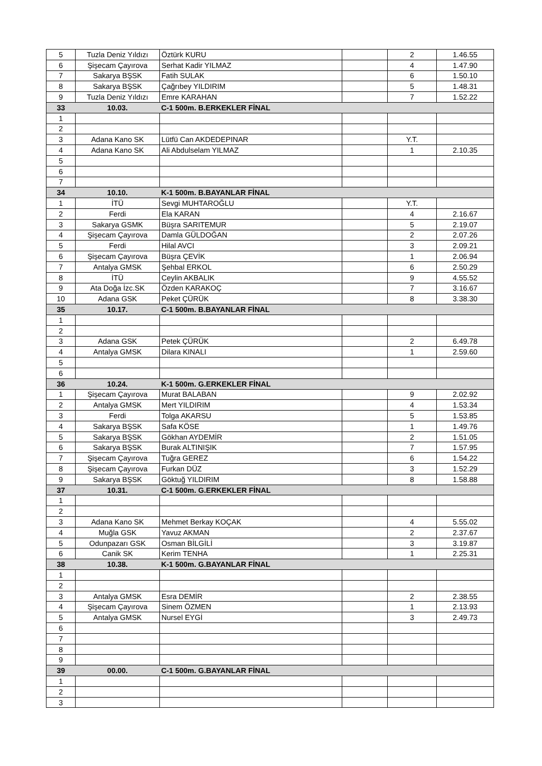| 5 | Tuzla Deniz Yıldızı | Öztürk KURU | | 2 | 1.46.55 |
| 6 | Şişecam Çayırova | Serhat Kadir YILMAZ | | 4 | 1.47.90 |
| 7 | Sakarya BŞSK | Fatih SULAK | | 6 | 1.50.10 |
| 8 | Sakarya BŞSK | Çağrıbey YILDIRIM | | 5 | 1.48.31 |
| 9 | Tuzla Deniz Yıldızı | Emre KARAHAN | | 7 | 1.52.22 |
| 33 | 10.03. | C-1 500m. B.ERKEKLER FİNAL | | | |
| 1 | | | | | |
| 2 | | | | | |
| 3 | Adana Kano SK | Lütfü Can AKDEDEPINAR | | Y.T. | |
| 4 | Adana Kano SK | Ali Abdulselam YILMAZ | | 1 | 2.10.35 |
| 5 | | | | | |
| 6 | | | | | |
| 7 | | | | | |
| 34 | 10.10. | K-1 500m. B.BAYANLAR FİNAL | | | |
| 1 | İTÜ | Sevgi MUHTAROĞLU | | Y.T. | |
| 2 | Ferdi | Ela KARAN | | 4 | 2.16.67 |
| 3 | Sakarya GSMK | Büşra SARITEMUR | | 5 | 2.19.07 |
| 4 | Şişecam Çayırova | Damla GÜLDOĞAN | | 2 | 2.07.26 |
| 5 | Ferdi | Hilal AVCI | | 3 | 2.09.21 |
| 6 | Şişecam Çayırova | Büşra ÇEVİK | | 1 | 2.06.94 |
| 7 | Antalya GMSK | Şehbal ERKOL | | 6 | 2.50.29 |
| 8 | İTÜ | Ceylin AKBALIK | | 9 | 4.55.52 |
| 9 | Ata Doğa İzc.SK | Özden KARAKOÇ | | 7 | 3.16.67 |
| 10 | Adana GSK | Peket ÇÜRÜK | | 8 | 3.38.30 |
| 35 | 10.17. | C-1 500m. B.BAYANLAR FİNAL | | | |
| 1 | | | | | |
| 2 | | | | | |
| 3 | Adana GSK | Petek ÇÜRÜK | | 2 | 6.49.78 |
| 4 | Antalya GMSK | Dilara KINALI | | 1 | 2.59.60 |
| 5 | | | | | |
| 6 | | | | | |
| 36 | 10.24. | K-1 500m. G.ERKEKLER FİNAL | | | |
| 1 | Şişecam Çayırova | Murat BALABAN | | 9 | 2.02.92 |
| 2 | Antalya GMSK | Mert YILDIRIM | | 4 | 1.53.34 |
| 3 | Ferdi | Tolga AKARSU | | 5 | 1.53.85 |
| 4 | Sakarya BŞSK | Safa KÖSE | | 1 | 1.49.76 |
| 5 | Sakarya BŞSK | Gökhan AYDEMİR | | 2 | 1.51.05 |
| 6 | Sakarya BŞSK | Burak ALTINIŞIK | | 7 | 1.57.95 |
| 7 | Şişecam Çayırova | Tuğra GEREZ | | 6 | 1.54.22 |
| 8 | Şişecam Çayırova | Furkan DÜZ | | 3 | 1.52.29 |
| 9 | Sakarya BŞSK | Göktuğ YILDIRIM | | 8 | 1.58.88 |
| 37 | 10.31. | C-1 500m. G.ERKEKLER FİNAL | | | |
| 1 | | | | | |
| 2 | | | | | |
| 3 | Adana Kano SK | Mehmet Berkay KOÇAK | | 4 | 5.55.02 |
| 4 | Muğla GSK | Yavuz AKMAN | | 2 | 2.37.67 |
| 5 | Odunpazarı GSK | Osman BİLGİLİ | | 3 | 3.19.87 |
| 6 | Canik SK | Kerim TENHA | | 1 | 2.25.31 |
| 38 | 10.38. | K-1 500m. G.BAYANLAR FİNAL | | | |
| 1 | | | | | |
| 2 | | | | | |
| 3 | Antalya GMSK | Esra DEMİR | | 2 | 2.38.55 |
| 4 | Şişecam Çayırova | Sinem ÖZMEN | | 1 | 2.13.93 |
| 5 | Antalya GMSK | Nursel EYGİ | | 3 | 2.49.73 |
| 6 | | | | | |
| 7 | | | | | |
| 8 | | | | | |
| 9 | | | | | |
| 39 | 00.00. | C-1 500m. G.BAYANLAR FİNAL | | | |
| 1 | | | | | |
| 2 | | | | | |
| 3 | | | | | |